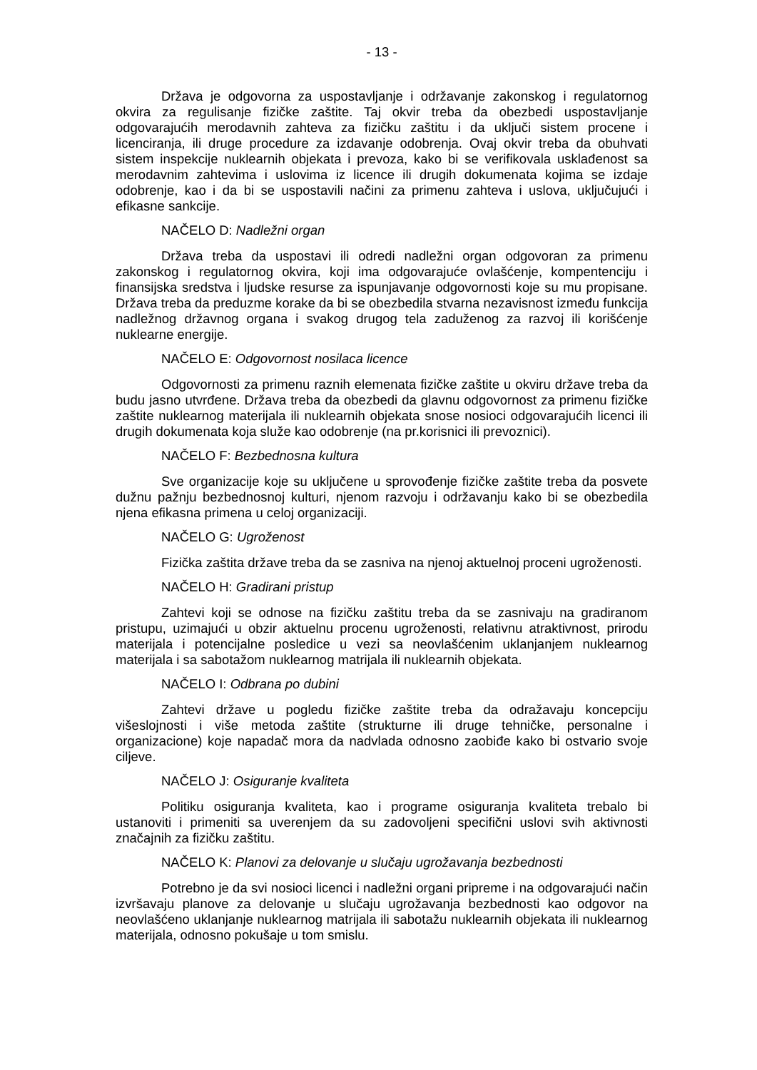- 13 -
Država je odgovorna za uspostavljanje i održavanje zakonskog i regulatornog okvira za regulisanje fizičke zaštite. Taj okvir treba da obezbedi uspostavljanje odgovarajućih merodavnih zahteva za fizičku zaštitu i da uključi sistem procene i licenciranja, ili druge procedure za izdavanje odobrenja. Ovaj okvir treba da obuhvati sistem inspekcije nuklearnih objekata i prevoza, kako bi se verifikovala usklađenost sa merodavnim zahtevima i uslovima iz licence ili drugih dokumenata kojima se izdaje odobrenje, kao i da bi se uspostavili načini za primenu zahteva i uslova, uključujući i efikasne sankcije.
NAČELO D: Nadležni organ
Država treba da uspostavi ili odredi nadležni organ odgovoran za primenu zakonskog i regulatornog okvira, koji ima odgovarajuće ovlašćenje, kompentenciju i finansijska sredstva i ljudske resurse za ispunjavanje odgovornosti koje su mu propisane. Država treba da preduzme korake da bi se obezbedila stvarna nezavisnost između funkcija nadležnog državnog organa i svakog drugog tela zaduženog za razvoj ili korišćenje nuklearne energije.
NAČELO E: Odgovornost nosilaca licence
Odgovornosti za primenu raznih elemenata fizičke zaštite u okviru države treba da budu jasno utvrđene. Država treba da obezbedi da glavnu odgovornost za primenu fizičke zaštite nuklearnog materijala ili nuklearnih objekata snose nosioci odgovarajućih licenci ili drugih dokumenata koja služe kao odobrenje (na pr.korisnici ili prevoznici).
NAČELO F: Bezbednosna kultura
Sve organizacije koje su uključene u sprovođenje fizičke zaštite treba da posvete dužnu pažnju bezbednosnoj kulturi, njenom razvoju i održavanju kako bi se obezbedila njena efikasna primena u celoj organizaciji.
NAČELO G: Ugroženost
Fizička zaštita države treba da se zasniva na njenoj aktuelnoj proceni ugroženosti.
NAČELO H: Gradirani pristup
Zahtevi koji se odnose na fizičku zaštitu treba da se zasnivaju na gradiranom pristupu, uzimajući u obzir aktuelnu procenu ugroženosti, relativnu atraktivnost, prirodu materijala i potencijalne posledice u vezi sa neovlašćenim uklanjanjem nuklearnog materijala i sa sabotažom nuklearnog matrijala ili nuklearnih objekata.
NAČELO I: Odbrana po dubini
Zahtevi države u pogledu fizičke zaštite treba da odražavaju koncepciju višeslojnosti i više metoda zaštite (strukturne ili druge tehničke, personalne i organizacione) koje napadač mora da nadvlada odnosno zaobiđe kako bi ostvario svoje ciljeve.
NAČELO J: Osiguranje kvaliteta
Politiku osiguranja kvaliteta, kao i programe osiguranja kvaliteta trebalo bi ustanoviti i primeniti sa uverenjem da su zadovoljeni specifični uslovi svih aktivnosti značajnih za fizičku zaštitu.
NAČELO K: Planovi za delovanje u slučaju ugrožavanja bezbednosti
Potrebno je da svi nosioci licenci i nadležni organi pripreme i na odgovarajući način izvršavaju planove za delovanje u slučaju ugrožavanja bezbednosti kao odgovor na neovlašćeno uklanjanje nuklearnog matrijala ili sabotažu nuklearnih objekata ili nuklearnog materijala, odnosno pokušaje u tom smislu.